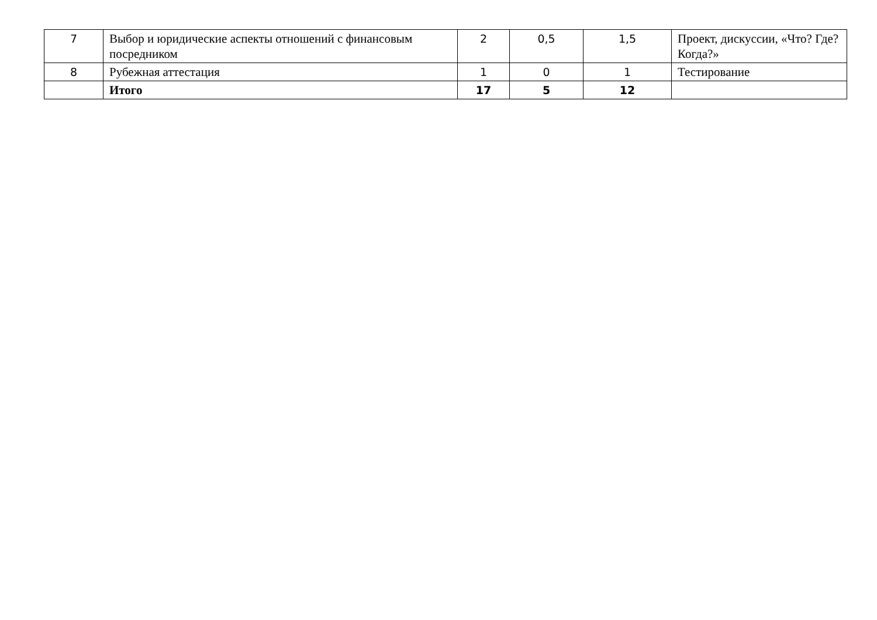| 7 | Выбор и юридические аспекты отношений с финансовым посредником | 2 | 0,5 | 1,5 | Проект, дискуссии, «Что? Где? Когда?» |
| 8 | Рубежная аттестация | 1 | 0 | 1 | Тестирование |
| | Итого | 17 | 5 | 12 | |